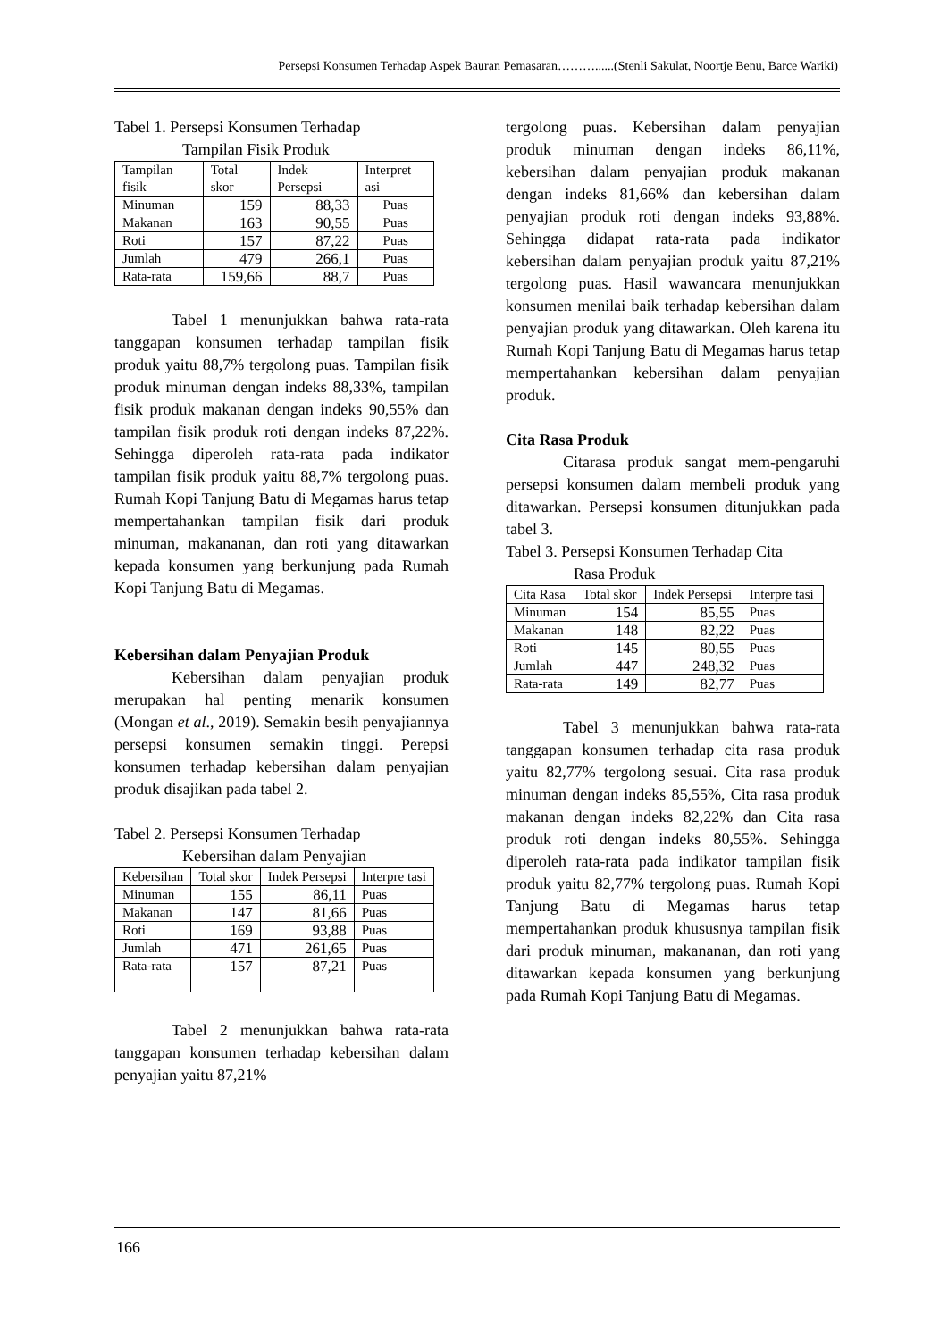Persepsi Konsumen Terhadap Aspek Bauran Pemasaran………......(Stenli Sakulat, Noortje Benu, Barce Wariki)
Tabel 1. Persepsi Konsumen Terhadap
Tampilan Fisik Produk
| Tampilan fisik | Total skor | Indek Persepsi | Interpret asi |
| Minuman | 159 | 88,33 | Puas |
| Makanan | 163 | 90,55 | Puas |
| Roti | 157 | 87,22 | Puas |
| Jumlah | 479 | 266,1 | Puas |
| Rata-rata | 159,66 | 88,7 | Puas |
Tabel 1 menunjukkan bahwa rata-rata tanggapan konsumen terhadap tampilan fisik produk yaitu 88,7% tergolong puas. Tampilan fisik produk minuman dengan indeks 88,33%, tampilan fisik produk makanan dengan indeks 90,55% dan tampilan fisik produk roti dengan indeks 87,22%. Sehingga diperoleh rata-rata pada indikator tampilan fisik produk yaitu 88,7% tergolong puas. Rumah Kopi Tanjung Batu di Megamas harus tetap mempertahankan tampilan fisik dari produk minuman, makananan, dan roti yang ditawarkan kepada konsumen yang berkunjung pada Rumah Kopi Tanjung Batu di Megamas.
Kebersihan dalam Penyajian Produk
Kebersihan dalam penyajian produk merupakan hal penting menarik konsumen (Mongan et al., 2019). Semakin besih penyajiannya persepsi konsumen semakin tinggi. Perepsi konsumen terhadap kebersihan dalam penyajian produk disajikan pada tabel 2.
Tabel 2. Persepsi Konsumen Terhadap
Kebersihan dalam Penyajian
| Kebersihan | Total skor | Indek Persepsi | Interpre tasi |
| Minuman | 155 | 86,11 | Puas |
| Makanan | 147 | 81,66 | Puas |
| Roti | 169 | 93,88 | Puas |
| Jumlah | 471 | 261,65 | Puas |
| Rata-rata | 157 | 87,21 | Puas |
Tabel 2 menunjukkan bahwa rata-rata tanggapan konsumen terhadap kebersihan dalam penyajian yaitu 87,21%
tergolong puas. Kebersihan dalam penyajian produk minuman dengan indeks 86,11%, kebersihan dalam penyajian produk makanan dengan indeks 81,66% dan kebersihan dalam penyajian produk roti dengan indeks 93,88%. Sehingga didapat rata-rata pada indikator kebersihan dalam penyajian produk yaitu 87,21% tergolong puas. Hasil wawancara menunjukkan konsumen menilai baik terhadap kebersihan dalam penyajian produk yang ditawarkan. Oleh karena itu Rumah Kopi Tanjung Batu di Megamas harus tetap mempertahankan kebersihan dalam penyajian produk.
Cita Rasa Produk
Citarasa produk sangat mem-pengaruhi persepsi konsumen dalam membeli produk yang ditawarkan. Persepsi konsumen ditunjukkan pada tabel 3.
Tabel 3. Persepsi Konsumen Terhadap Cita
Rasa Produk
| Cita Rasa | Total skor | Indek Persepsi | Interpre tasi |
| Minuman | 154 | 85,55 | Puas |
| Makanan | 148 | 82,22 | Puas |
| Roti | 145 | 80,55 | Puas |
| Jumlah | 447 | 248,32 | Puas |
| Rata-rata | 149 | 82,77 | Puas |
Tabel 3 menunjukkan bahwa rata-rata tanggapan konsumen terhadap cita rasa produk yaitu 82,77% tergolong sesuai. Cita rasa produk minuman dengan indeks 85,55%, Cita rasa produk makanan dengan indeks 82,22% dan Cita rasa produk roti dengan indeks 80,55%. Sehingga diperoleh rata-rata pada indikator tampilan fisik produk yaitu 82,77% tergolong puas. Rumah Kopi Tanjung Batu di Megamas harus tetap mempertahankan produk khususnya tampilan fisik dari produk minuman, makananan, dan roti yang ditawarkan kepada konsumen yang berkunjung pada Rumah Kopi Tanjung Batu di Megamas.
166